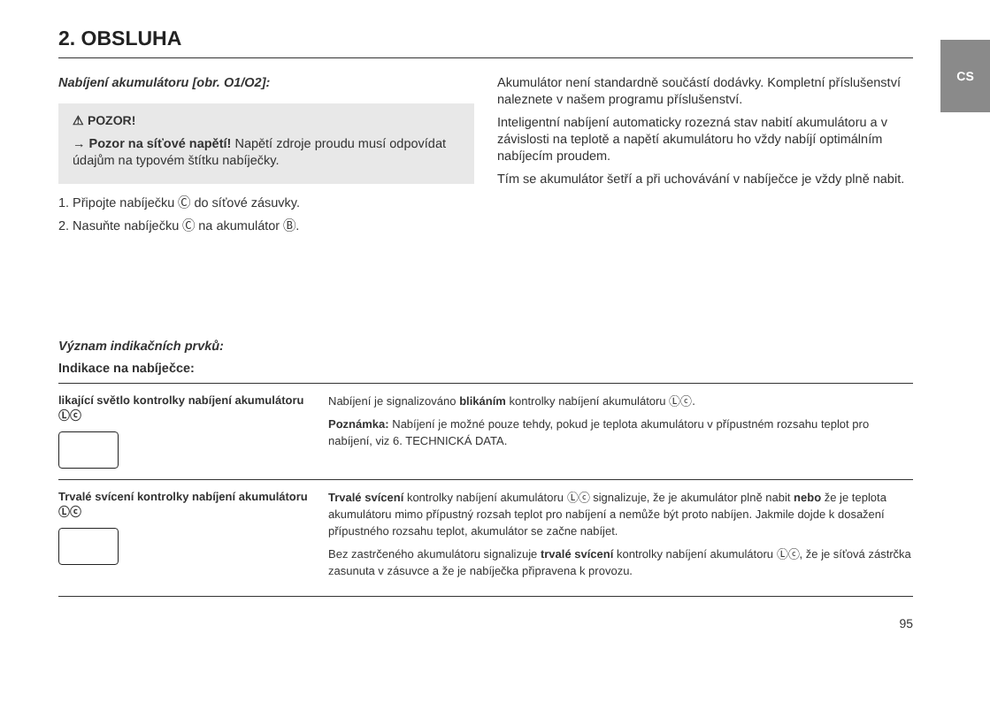CS
2. OBSLUHA
Nabíjení akumulátoru [obr. O1/O2]:
⚠ POZOR!
→ Pozor na síťové napětí! Napětí zdroje proudu musí odpovídat údajům na typovém štítku nabíječky.
1. Připojte nabíječku Ⓒ do síťové zásuvky.
2. Nasuňte nabíječku Ⓒ na akumulátor Ⓑ.
Akumulátor není standardně součástí dodávky. Kompletní příslušenství naleznete v našem programu příslušenství.
Inteligentní nabíjení automaticky rozezná stav nabití akumulátoru a v závislosti na teplotě a napětí akumulátoru ho vždy nabíjí optimálním nabíjecím proudem.
Tím se akumulátor šetří a při uchovávání v nabíječce je vždy plně nabit.
Význam indikačních prvků:
Indikace na nabíječce:
| likající světlo kontrolky nabíjení akumulátoru Ⓛⓒ | Nabíjení je signalizováno blikáním kontrolky nabíjení akumulátoru Ⓛⓒ. Poznámka: Nabíjení je možné pouze tehdy, pokud je teplota akumulátoru v přípustném rozsahu teplot pro nabíjení, viz 6. TECHNICKÁ DATA. |
| Trvalé svícení kontrolky nabíjení akumulátoru Ⓛⓒ | Trvalé svícení kontrolky nabíjení akumulátoru Ⓛⓒ signalizuje, že je akumulátor plně nabit nebo že je teplota akumulátoru mimo přípustný rozsah teplot pro nabíjení a nemůže být proto nabíjen. Jakmile dojde k dosažení přípustného rozsahu teplot, akumulátor se začne nabíjet. Bez zastrčeného akumulátoru signalizuje trvalé svícení kontrolky nabíjení akumulátoru Ⓛⓒ, že je síťová zástrčka zasunuta v zásuvce a že je nabíječka připravena k provozu. |
95